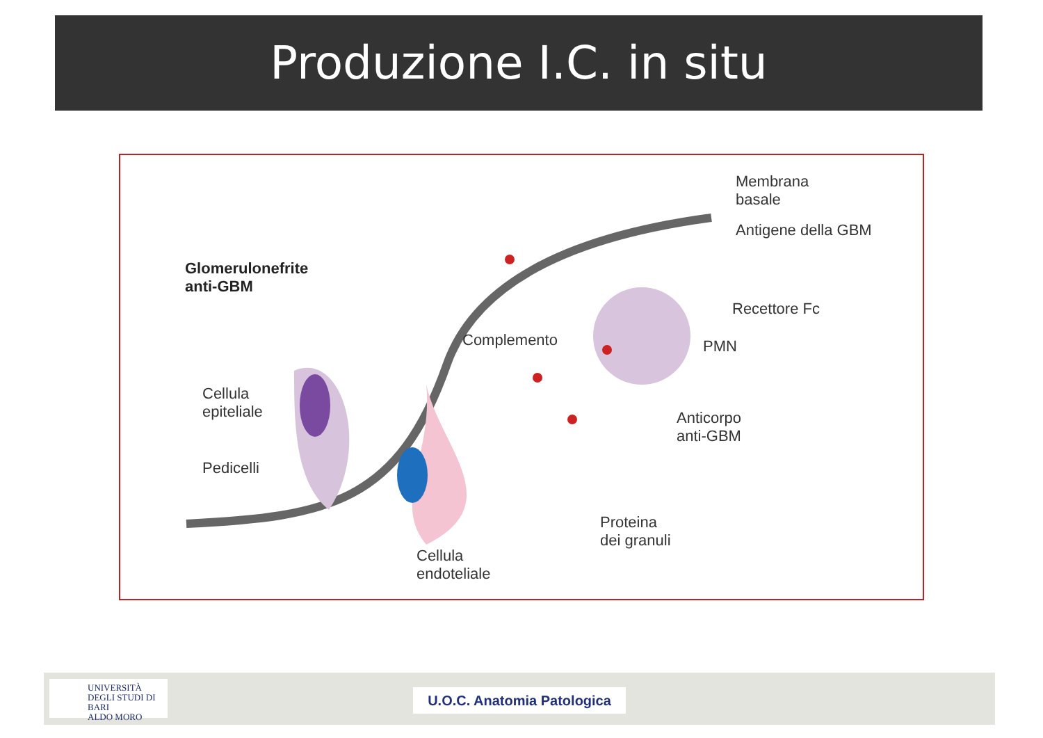Produzione I.C. in situ
Glomerulonefrite
anti-GBM
Membrana
basale
Antigene della GBM
Recettore Fc
PMN
Complemento
Cellula
epiteliale
Anticorpo
anti-GBM
Pedicelli
Proteina
dei granuli
Cellula
endoteliale
UNIVERSITÀ
DEGLI STUDI DI BARI
ALDO MORO
U.O.C. Anatomia Patologica